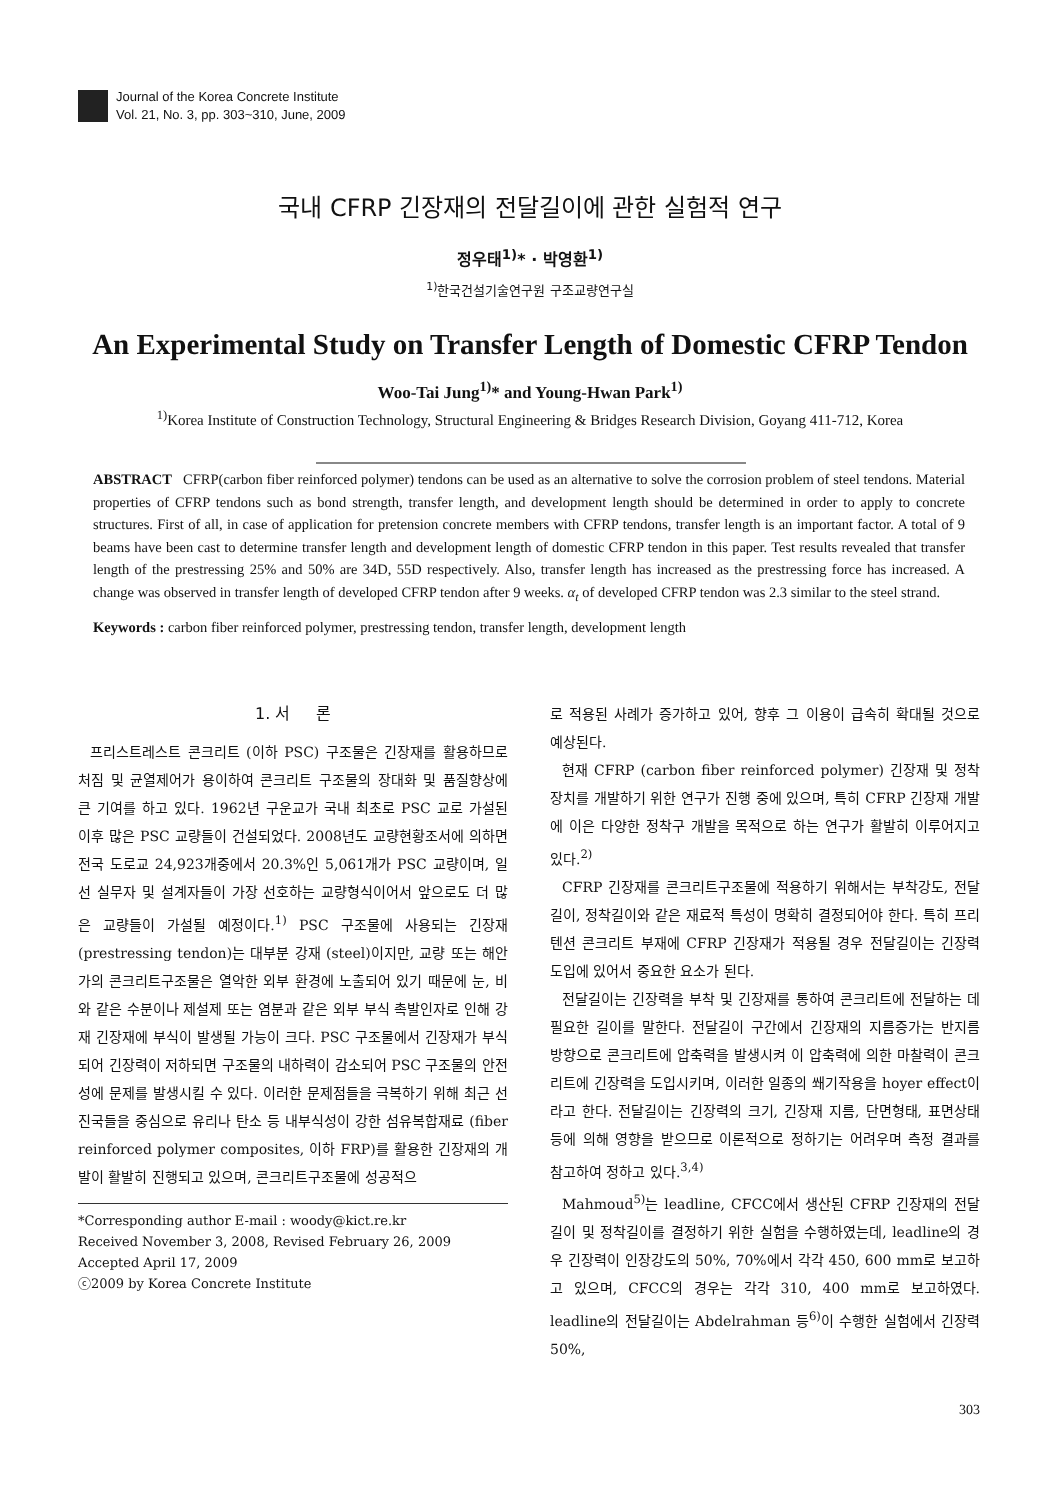Journal of the Korea Concrete Institute
Vol. 21, No. 3, pp. 303~310, June, 2009
국내 CFRP 긴장재의 전달길이에 관한 실험적 연구
정우태<sup>1)</sup>* · 박영환<sup>1)</sup>
<sup>1)</sup> 한국건설기술연구원 구조교량연구실
An Experimental Study on Transfer Length of Domestic CFRP Tendon
Woo-Tai Jung<sup>1)</sup>* and Young-Hwan Park<sup>1)</sup>
<sup>1)</sup> Korea Institute of Construction Technology, Structural Engineering & Bridges Research Division, Goyang 411-712, Korea
ABSTRACT CFRP(carbon fiber reinforced polymer) tendons can be used as an alternative to solve the corrosion problem of steel tendons. Material properties of CFRP tendons such as bond strength, transfer length, and development length should be determined in order to apply to concrete structures. First of all, in case of application for pretension concrete members with CFRP tendons, transfer length is an important factor. A total of 9 beams have been cast to determine transfer length and development length of domestic CFRP tendon in this paper. Test results revealed that transfer length of the prestressing 25% and 50% are 34D, 55D respectively. Also, transfer length has increased as the prestressing force has increased. A change was observed in transfer length of developed CFRP tendon after 9 weeks. α<sub>t</sub> of developed CFRP tendon was 2.3 similar to the steel strand.
Keywords : carbon fiber reinforced polymer, prestressing tendon, transfer length, development length
1. 서 론
프리스트레스트 콘크리트 (이하 PSC) 구조물은 긴장재를 활용하므로 처짐 및 균열제어가 용이하여 콘크리트 구조물의 장대화 및 품질향상에 큰 기여를 하고 있다. 1962년 구운교가 국내 최초로 PSC 교로 가설된 이후 많은 PSC 교량들이 건설되었다. 2008년도 교량현황조서에 의하면 전국 도로교 24,923개중에서 20.3%인 5,061개가 PSC 교량이며, 일선 실무자 및 설계자들이 가장 선호하는 교량형식이어서 앞으로도 더 많은 교량들이 가설될 예정이다.<sup>1)</sup> PSC 구조물에 사용되는 긴장재 (prestressing tendon)는 대부분 강재 (steel)이지만, 교량 또는 해안가의 콘크리트구조물은 열악한 외부 환경에 노출되어 있기 때문에 눈, 비와 같은 수분이나 제설제 또는 염분과 같은 외부 부식 촉발인자로 인해 강재 긴장재에 부식이 발생될 가능이 크다. PSC 구조물에서 긴장재가 부식되어 긴장력이 저하되면 구조물의 내하력이 감소되어 PSC 구조물의 안전성에 문제를 발생시킬 수 있다. 이러한 문제점들을 극복하기 위해 최근 선진국들을 중심으로 유리나 탄소 등 내부식성이 강한 섬유복합재료 (fiber reinforced polymer composites, 이하 FRP)를 활용한 긴장재의 개발이 활발히 진행되고 있으며, 콘크리트구조물에 성공적으
*Corresponding author E-mail : woody@kict.re.kr
Received November 3, 2008, Revised February 26, 2009
Accepted April 17, 2009
ⓒ2009 by Korea Concrete Institute
로 적용된 사례가 증가하고 있어, 향후 그 이용이 급속히 확대될 것으로 예상된다.
현재 CFRP (carbon fiber reinforced polymer) 긴장재 및 정착장치를 개발하기 위한 연구가 진행 중에 있으며, 특히 CFRP 긴장재 개발에 이은 다양한 정착구 개발을 목적으로 하는 연구가 활발히 이루어지고 있다.<sup>2)</sup>
CFRP 긴장재를 콘크리트구조물에 적용하기 위해서는 부착강도, 전달길이, 정착길이와 같은 재료적 특성이 명확히 결정되어야 한다. 특히 프리텐션 콘크리트 부재에 CFRP 긴장재가 적용될 경우 전달길이는 긴장력 도입에 있어서 중요한 요소가 된다.
전달길이는 긴장력을 부착 및 긴장재를 통하여 콘크리트에 전달하는 데 필요한 길이를 말한다. 전달길이 구간에서 긴장재의 지름증가는 반지름 방향으로 콘크리트에 압축력을 발생시켜 이 압축력에 의한 마찰력이 콘크리트에 긴장력을 도입시키며, 이러한 일종의 쐐기작용을 hoyer effect이라고 한다. 전달길이는 긴장력의 크기, 긴장재 지름, 단면형태, 표면상태 등에 의해 영향을 받으므로 이론적으로 정하기는 어려우며 측정 결과를 참고하여 정하고 있다.<sup>3,4)</sup>
Mahmoud<sup>5)</sup>는 leadline, CFCC에서 생산된 CFRP 긴장재의 전달길이 및 정착길이를 결정하기 위한 실험을 수행하였는데, leadline의 경우 긴장력이 인장강도의 50%, 70%에서 각각 450, 600 mm로 보고하고 있으며, CFCC의 경우는 각각 310, 400 mm로 보고하였다. leadline의 전달길이는 Abdelrahman 등<sup>6)</sup>이 수행한 실험에서 긴장력 50%,
303